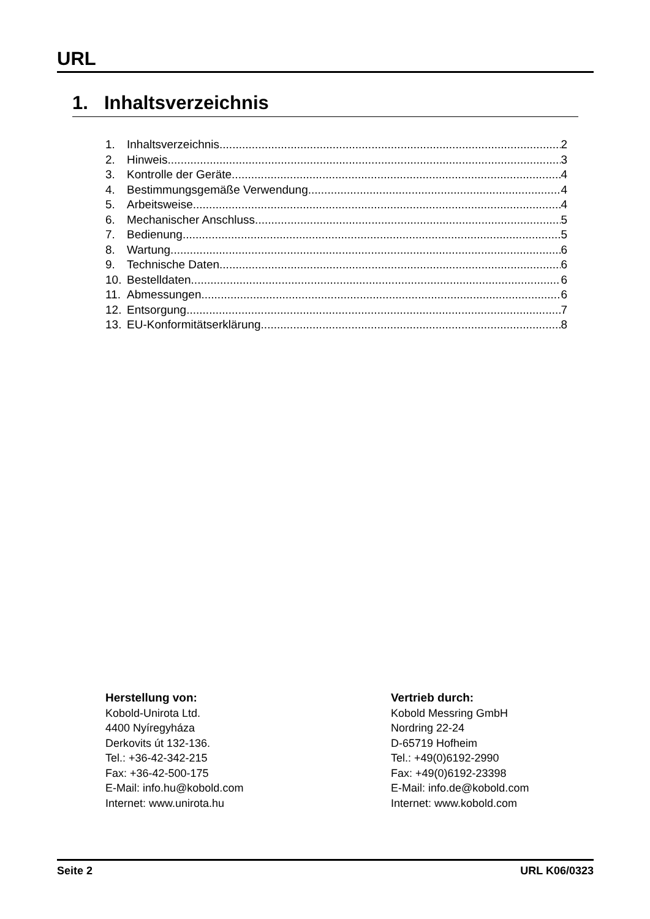URL
1. Inhaltsverzeichnis
1. Inhaltsverzeichnis 2
2. Hinweis 3
3. Kontrolle der Geräte 4
4. Bestimmungsgemäße Verwendung 4
5. Arbeitsweise 4
6. Mechanischer Anschluss 5
7. Bedienung 5
8. Wartung 6
9. Technische Daten 6
10. Bestelldaten 6
11. Abmessungen 6
12. Entsorgung 7
13. EU-Konformitätserklärung 8
Herstellung von:
Kobold-Unirota Ltd.
4400 Nyíregyháza
Derkovits út 132-136.
Tel.: +36-42-342-215
Fax: +36-42-500-175
E-Mail: info.hu@kobold.com
Internet: www.unirota.hu
Vertrieb durch:
Kobold Messring GmbH
Nordring 22-24
D-65719 Hofheim
Tel.: +49(0)6192-2990
Fax: +49(0)6192-23398
E-Mail: info.de@kobold.com
Internet: www.kobold.com
Seite 2 URL K06/0323